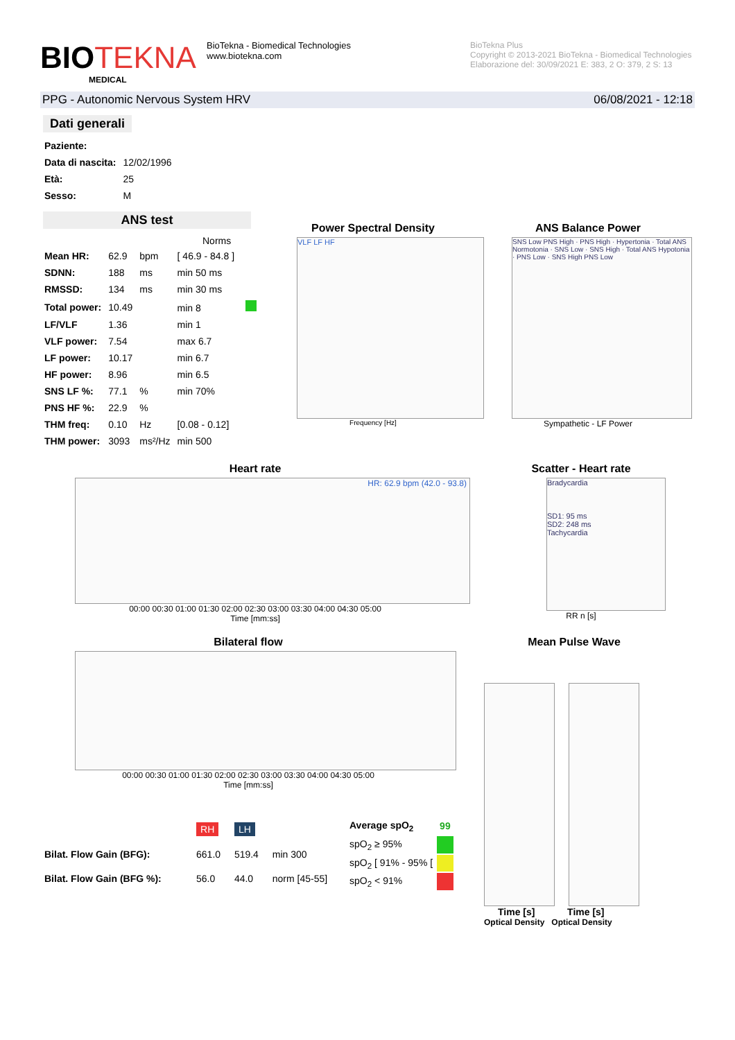BIOTEKNA
MEDICAL
BioTekna - Biomedical Technologies
www.biotekna.com
BioTekna Plus
Copyright © 2013-2021 BioTekna - Biomedical Technologies
Elaborazione del: 30/09/2021 E: 383, 2 O: 379, 2 S: 13
PPG - Autonomic Nervous System HRV 06/08/2021 - 12:18
Dati generali
| Paziente: | |
| Data di nascita: | 12/02/1996 |
| Età: | 25 |
| Sesso: | M |
ANS test
| | | | Norms |
| --- | --- | --- | --- |
| Mean HR: | 62.9 | bpm | [ 46.9 - 84.8 ] |
| SDNN: | 188 | ms | min 50 ms |
| RMSSD: | 134 | ms | min 30 ms |
| Total power: | 10.49 | | min 8 |
| LF/VLF | 1.36 | | min 1 |
| VLF power: | 7.54 | | max 6.7 |
| LF power: | 10.17 | | min 6.7 |
| HF power: | 8.96 | | min 6.5 |
| SNS LF %: | 77.1 | % | min 70% |
| PNS HF %: | 22.9 | % | |
| THM freq: | 0.10 | Hz | [0.08 - 0.12] |
| THM power: | 3093 | ms²/Hz | min 500 |
Power Spectral Density
VLF LF HF
Frequency [Hz]
ANS Balance Power
SNS Low PNS High · PNS High · Hypertonia · Total ANS Normotonia · SNS Low · SNS High · Total ANS Hypotonia · PNS Low · SNS High PNS Low
Sympathetic - LF Power
Heart rate
HR: 62.9 bpm (42.0 - 93.8)
00:00 00:30 01:00 01:30 02:00 02:30 03:00 03:30 04:00 04:30 05:00
Time [mm:ss]
Scatter - Heart rate
Bradycardia
SD1: 95 ms
SD2: 248 ms
Tachycardia
RR n [s]
Bilateral flow
00:00 00:30 01:00 01:30 02:00 02:30 03:00 03:30 04:00 04:30 05:00
Time [mm:ss]
Mean Pulse Wave
Time [s] Time [s]
Optical Density Optical Density
| | RH | LH | |
| Bilat. Flow Gain (BFG): | 661.0 | 519.4 | min 300 |
| Bilat. Flow Gain (BFG %): | 56.0 | 44.0 | norm [45-55] |
| Average spO<sub>2</sub> | 99 |
| spO<sub>2</sub> ≥ 95% | |
| spO<sub>2</sub> [ 91% - 95% [ | |
| spO<sub>2</sub> < 91% | |